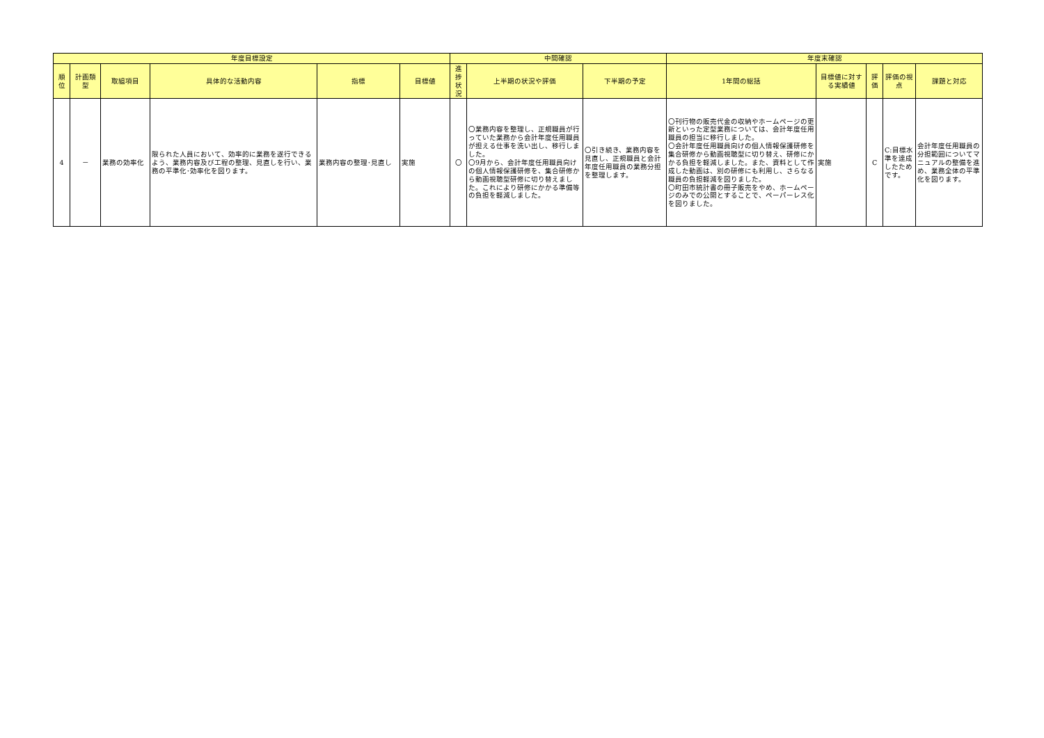| 年度目標設定 | | | | | | 中間確認 | | | 年度末確認 | | | | |
| --- | --- | --- | --- | --- | --- | --- | --- | --- | --- | --- | --- | --- | --- |
| 順位 | 計画類型 | 取組項目 | 具体的な活動内容 | 指標 | 目標値 | 進捗状況 | 上半期の状況や評価 | 下半期の予定 | 1年間の総括 | 目標値に対する実績値 | 評価 | 評価の視点 | 課題と対応 |
| 4 | － | 業務の効率化 | 限られた人員において、効率的に業務を遂行できるよう、業務内容及び工程の整理、見直しを行い、業務の平準化･効率化を図ります。 | 業務内容の整理･見直し | 実施 | 〇 | 〇業務内容を整理し、正規職員が行っていた業務から会計年度任用職員が担える仕事を洗い出し、移行しました。 〇9月から、会計年度任用職員向けの個人情報保護研修を、集合研修から動画視聴型研修に切り替えました。これにより研修にかかる準備等の負担を軽減しました。 | 〇引き続き、業務内容を見直し、正規職員と会計年度任用職員の業務分担を整理します。 | 〇刊行物の販売代金の収納やホームページの更新といった定型業務については、会計年度任用職員の担当に移行しました。 〇会計年度任用職員向けの個人情報保護研修を集合研修から動画視聴型に切り替え、研修にかかる負担を軽減しました。また、資料として作成した動画は、別の研修にも利用し、さらなる職員の負担軽減を図りました。 〇町田市統計書の冊子販売をやめ、ホームページのみでの公開とすることで、ペーパーレス化を図りました。 | 実施 | C | C:目標水準を達成したためです。 | 会計年度任用職員の分担範囲についてマニュアルの整備を進め、業務全体の平準化を図ります。 |